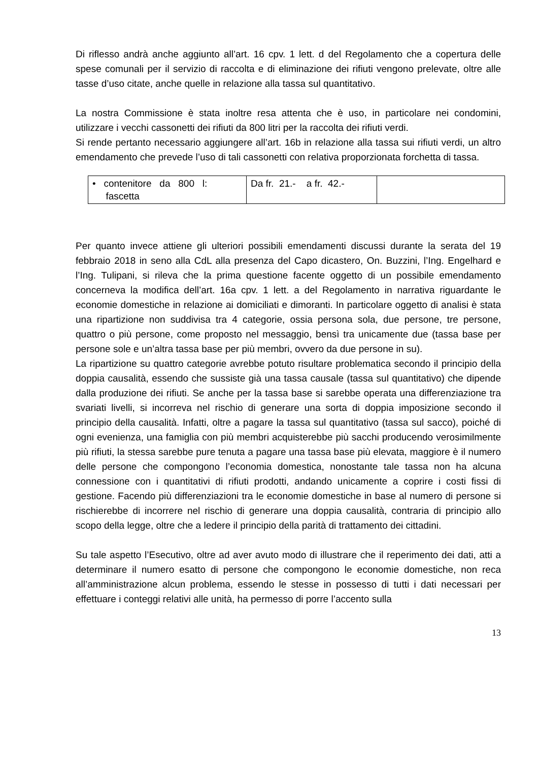Di riflesso andrà anche aggiunto all’art. 16 cpv. 1 lett. d del Regolamento che a copertura delle spese comunali per il servizio di raccolta e di eliminazione dei rifiuti vengono prelevate, oltre alle tasse d’uso citate, anche quelle in relazione alla tassa sul quantitativo.
La nostra Commissione è stata inoltre resa attenta che è uso, in particolare nei condomini, utilizzare i vecchi cassonetti dei rifiuti da 800 litri per la raccolta dei rifiuti verdi.
Si rende pertanto necessario aggiungere all’art. 16b in relazione alla tassa sui rifiuti verdi, un altro emendamento che prevede l’uso di tali cassonetti con relativa proporzionata forchetta di tassa.
| • contenitore da 800 l: fascetta | Da fr. 21.- a fr. 42.- | |
Per quanto invece attiene gli ulteriori possibili emendamenti discussi durante la serata del 19 febbraio 2018 in seno alla CdL alla presenza del Capo dicastero, On. Buzzini, l’Ing. Engelhard e l’Ing. Tulipani, si rileva che la prima questione facente oggetto di un possibile emendamento concerneva la modifica dell’art. 16a cpv. 1 lett. a del Regolamento in narrativa riguardante le economie domestiche in relazione ai domiciliati e dimoranti. In particolare oggetto di analisi è stata una ripartizione non suddivisa tra 4 categorie, ossia persona sola, due persone, tre persone, quattro o più persone, come proposto nel messaggio, bensì tra unicamente due (tassa base per persone sole e un’altra tassa base per più membri, ovvero da due persone in su).
La ripartizione su quattro categorie avrebbe potuto risultare problematica secondo il principio della doppia causalità, essendo che sussiste già una tassa causale (tassa sul quantitativo) che dipende dalla produzione dei rifiuti. Se anche per la tassa base si sarebbe operata una differenziazione tra svariati livelli, si incorreva nel rischio di generare una sorta di doppia imposizione secondo il principio della causalità. Infatti, oltre a pagare la tassa sul quantitativo (tassa sul sacco), poiché di ogni evenienza, una famiglia con più membri acquisterebbe più sacchi producendo verosimilmente più rifiuti, la stessa sarebbe pure tenuta a pagare una tassa base più elevata, maggiore è il numero delle persone che compongono l’economia domestica, nonostante tale tassa non ha alcuna connessione con i quantitativi di rifiuti prodotti, andando unicamente a coprire i costi fissi di gestione. Facendo più differenziazioni tra le economie domestiche in base al numero di persone si rischierebbe di incorrere nel rischio di generare una doppia causalità, contraria di principio allo scopo della legge, oltre che a ledere il principio della parità di trattamento dei cittadini.
Su tale aspetto l’Esecutivo, oltre ad aver avuto modo di illustrare che il reperimento dei dati, atti a determinare il numero esatto di persone che compongono le economie domestiche, non reca all’amministrazione alcun problema, essendo le stesse in possesso di tutti i dati necessari per effettuare i conteggi relativi alle unità, ha permesso di porre l’accento sulla
13